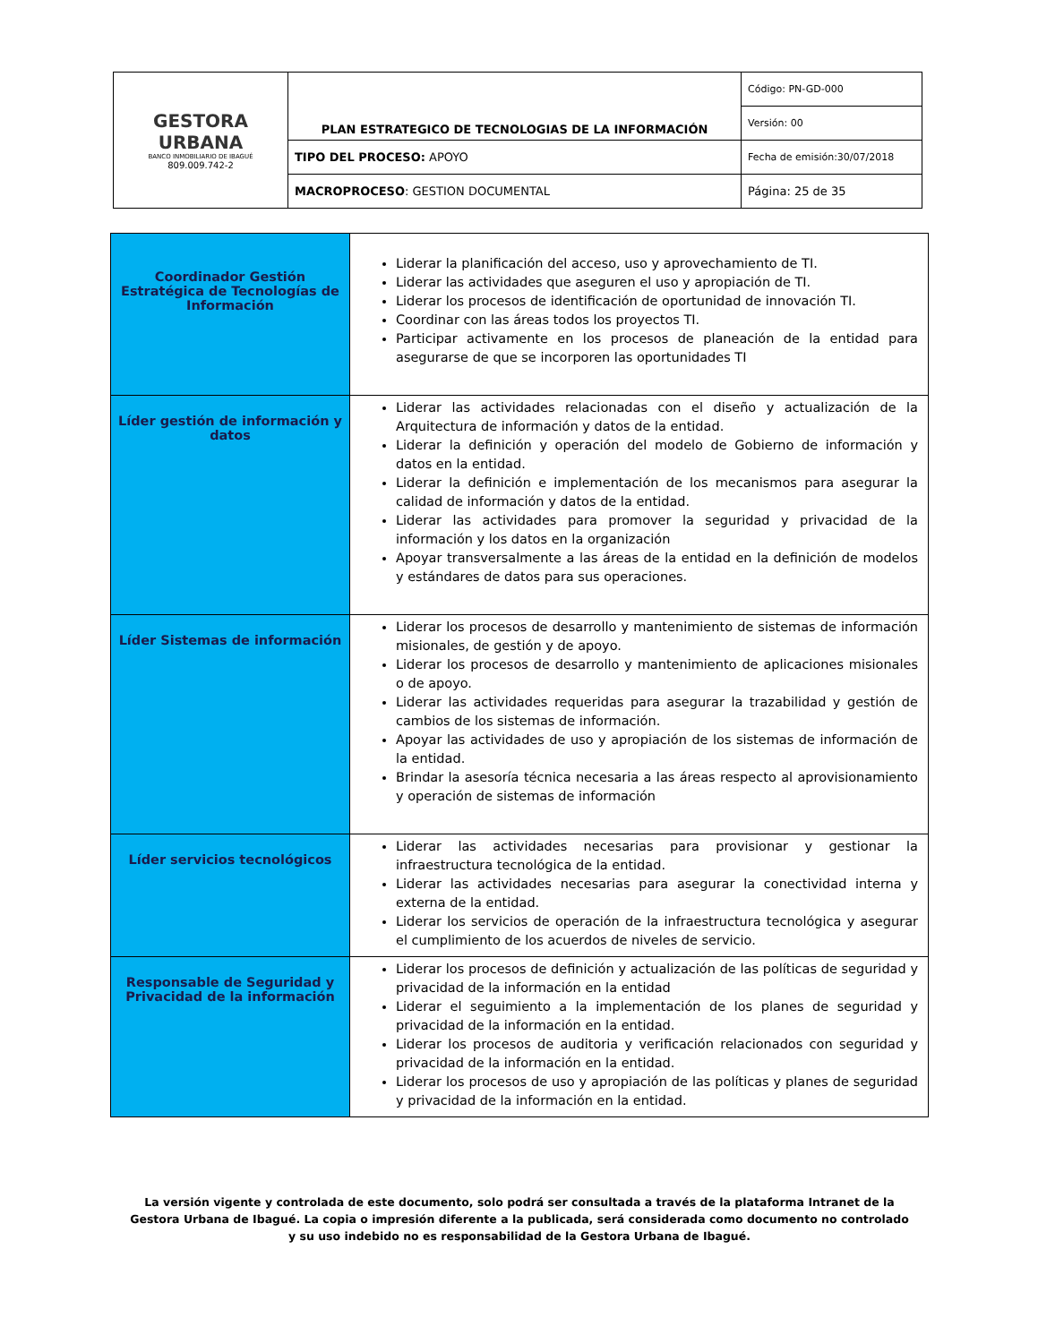| GESTORA URBANA BANCO INMOBILIARIO DE IBAGUÉ 809.009.742-2 | PLAN ESTRATEGICO DE TECNOLOGIAS DE LA INFORMACIÓN | Código: PN-GD-000 |
| | | Versión: 00 |
| | TIPO DEL PROCESO: APOYO | Fecha de emisión:30/07/2018 |
| | MACROPROCESO : GESTION DOCUMENTAL | Página: 25 de 35 |
| Coordinador Gestión Estratégica de Tecnologías de Información | Liderar la planificación del acceso, uso y aprovechamiento de TI. Liderar las actividades que aseguren el uso y apropiación de TI. Liderar los procesos de identificación de oportunidad de innovación TI. Coordinar con las áreas todos los proyectos TI. Participar activamente en los procesos de planeación de la entidad para asegurarse de que se incorporen las oportunidades TI |
| Líder gestión de información y datos | Liderar las actividades relacionadas con el diseño y actualización de la Arquitectura de información y datos de la entidad. Liderar la definición y operación del modelo de Gobierno de información y datos en la entidad. Liderar la definición e implementación de los mecanismos para asegurar la calidad de información y datos de la entidad. Liderar las actividades para promover la seguridad y privacidad de la información y los datos en la organización Apoyar transversalmente a las áreas de la entidad en la definición de modelos y estándares de datos para sus operaciones. |
| Líder Sistemas de información | Liderar los procesos de desarrollo y mantenimiento de sistemas de información misionales, de gestión y de apoyo. Liderar los procesos de desarrollo y mantenimiento de aplicaciones misionales o de apoyo. Liderar las actividades requeridas para asegurar la trazabilidad y gestión de cambios de los sistemas de información. Apoyar las actividades de uso y apropiación de los sistemas de información de la entidad. Brindar la asesoría técnica necesaria a las áreas respecto al aprovisionamiento y operación de sistemas de información |
| Líder servicios tecnológicos | Liderar las actividades necesarias para provisionar y gestionar la infraestructura tecnológica de la entidad. Liderar las actividades necesarias para asegurar la conectividad interna y externa de la entidad. Liderar los servicios de operación de la infraestructura tecnológica y asegurar el cumplimiento de los acuerdos de niveles de servicio. |
| Responsable de Seguridad y Privacidad de la información | Liderar los procesos de definición y actualización de las políticas de seguridad y privacidad de la información en la entidad Liderar el seguimiento a la implementación de los planes de seguridad y privacidad de la información en la entidad. Liderar los procesos de auditoria y verificación relacionados con seguridad y privacidad de la información en la entidad. Liderar los procesos de uso y apropiación de las políticas y planes de seguridad y privacidad de la información en la entidad. |
La versión vigente y controlada de este documento, solo podrá ser consultada a través de la plataforma Intranet de la Gestora Urbana de Ibagué. La copia o impresión diferente a la publicada, será considerada como documento no controlado y su uso indebido no es responsabilidad de la Gestora Urbana de Ibagué.